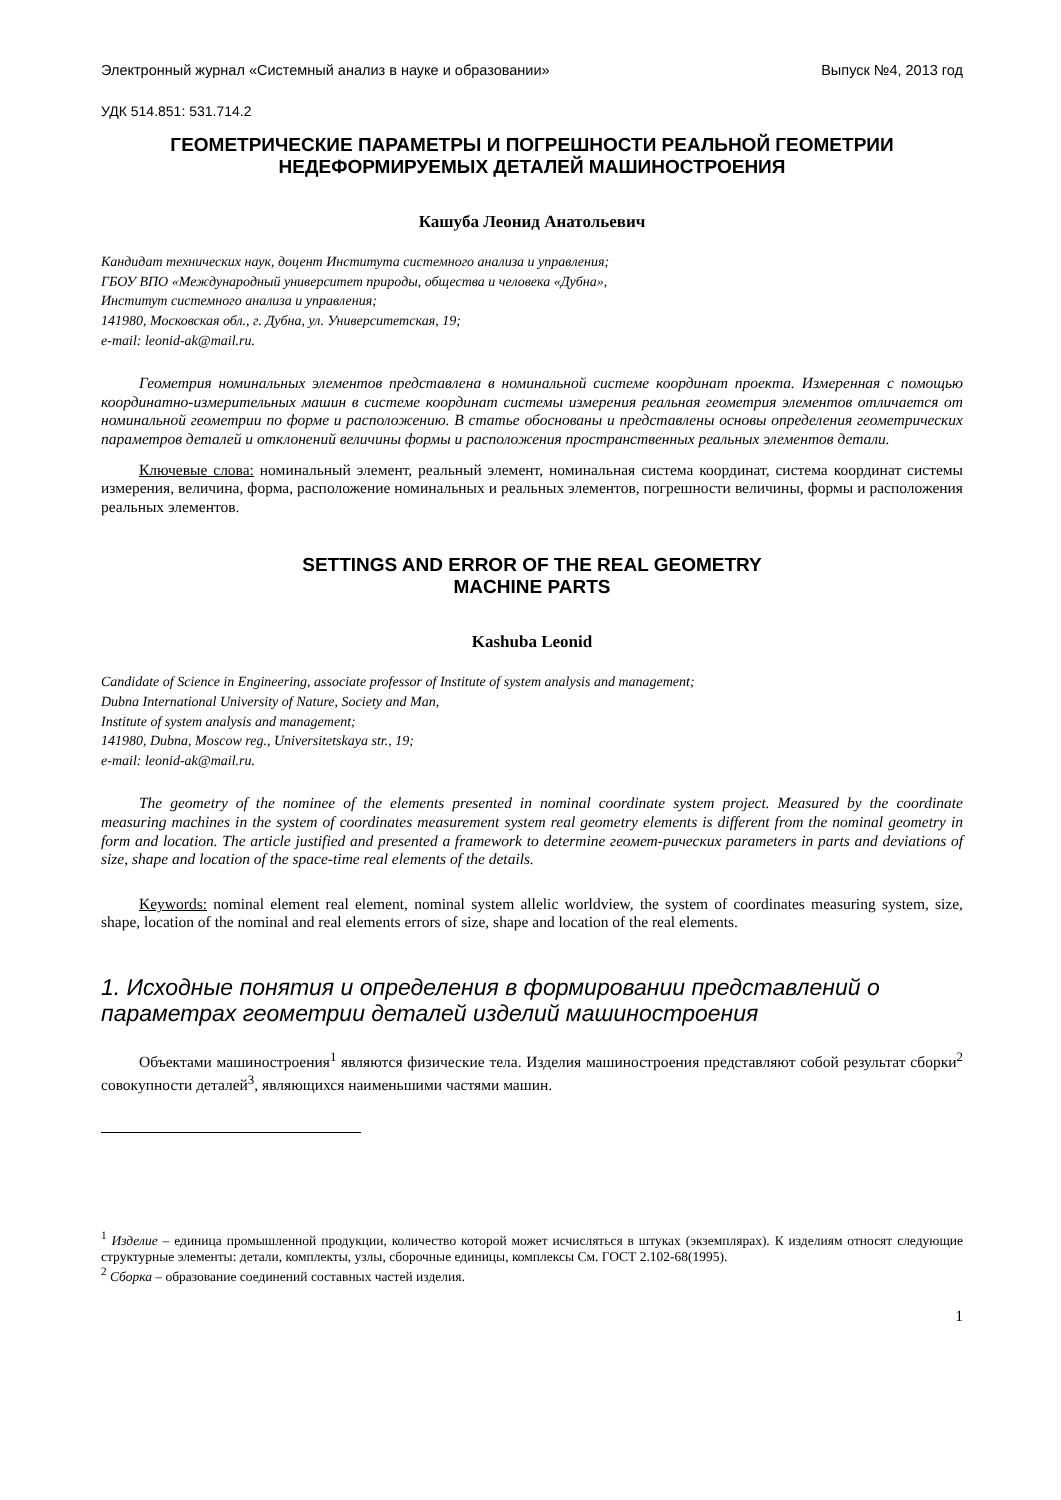Электронный журнал «Системный анализ в науке и образовании» Выпуск №4, 2013 год
УДК 514.851: 531.714.2
ГЕОМЕТРИЧЕСКИЕ ПАРАМЕТРЫ И ПОГРЕШНОСТИ РЕАЛЬНОЙ ГЕОМЕТРИИ
НЕДЕФОРМИРУЕМЫХ ДЕТАЛЕЙ МАШИНОСТРОЕНИЯ
Кашуба Леонид Анатольевич
Кандидат технических наук, доцент Института системного анализа и управления;
ГБОУ ВПО «Международный университет природы, общества и человека «Дубна»,
Институт системного анализа и управления;
141980, Московская обл., г. Дубна, ул. Университетская, 19;
e-mail: leonid-ak@mail.ru.
Геометрия номинальных элементов представлена в номинальной системе координат проекта. Измеренная с помощью координатно-измерительных машин в системе координат системы измерения реальная геометрия элементов отличается от номинальной геометрии по форме и расположению. В статье обоснованы и представлены основы определения геометрических параметров деталей и отклонений величины формы и расположения пространственных реальных элементов детали.
Ключевые слова: номинальный элемент, реальный элемент, номинальная система координат, система координат системы измерения, величина, форма, расположение номинальных и реальных элементов, погрешности величины, формы и расположения реальных элементов.
SETTINGS AND ERROR OF THE REAL GEOMETRY
MACHINE PARTS
Kashuba Leonid
Candidate of Science in Engineering, associate professor of Institute of system analysis and management;
Dubna International University of Nature, Society and Man,
Institute of system analysis and management;
141980, Dubna, Moscow reg., Universitetskaya str., 19;
e-mail: leonid-ak@mail.ru.
The geometry of the nominee of the elements presented in nominal coordinate system project. Measured by the coordinate measuring machines in the system of coordinates measurement system real geometry elements is different from the nominal geometry in form and location. The article justified and presented a framework to determine геомет-рических parameters in parts and deviations of size, shape and location of the space-time real elements of the details.
Keywords: nominal element real element, nominal system allelic worldview, the system of coordinates measuring system, size, shape, location of the nominal and real elements errors of size, shape and location of the real elements.
1. Исходные понятия и определения в формировании представлений о параметрах геометрии деталей изделий машиностроения
Объектами машиностроения<sup>1</sup> являются физические тела. Изделия машиностроения представляют собой результат сборки<sup>2</sup> совокупности деталей<sup>3</sup>, являющихся наименьшими частями машин.
<sup>1</sup> Изделие – единица промышленной продукции, количество которой может исчисляться в штуках (экземплярах). К изделиям относят следующие структурные элементы: детали, комплекты, узлы, сборочные единицы, комплексы См. ГОСТ 2.102-68(1995).
<sup>2</sup> Сборка – образование соединений составных частей изделия.
1